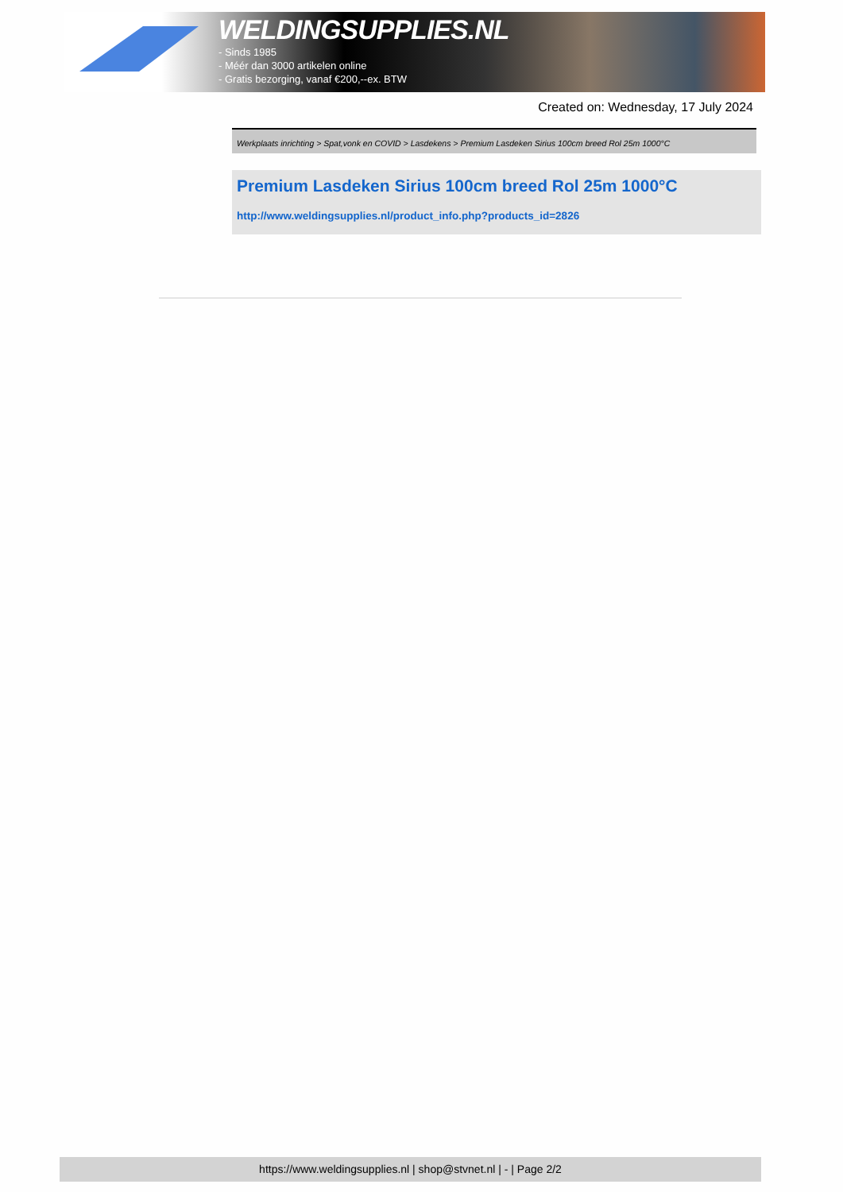WELDINGSUPPLIES.NL
- Sinds 1985
- Méér dan 3000 artikelen online
- Gratis bezorging, vanaf €200,--ex. BTW
Created on: Wednesday, 17 July 2024
Werkplaats inrichting > Spat,vonk en COVID > Lasdekens > Premium Lasdeken Sirius 100cm breed Rol 25m 1000°C
Premium Lasdeken Sirius 100cm breed Rol 25m 1000°C
http://www.weldingsupplies.nl/product_info.php?products_id=2826
https://www.weldingsupplies.nl | shop@stvnet.nl | - | Page 2/2